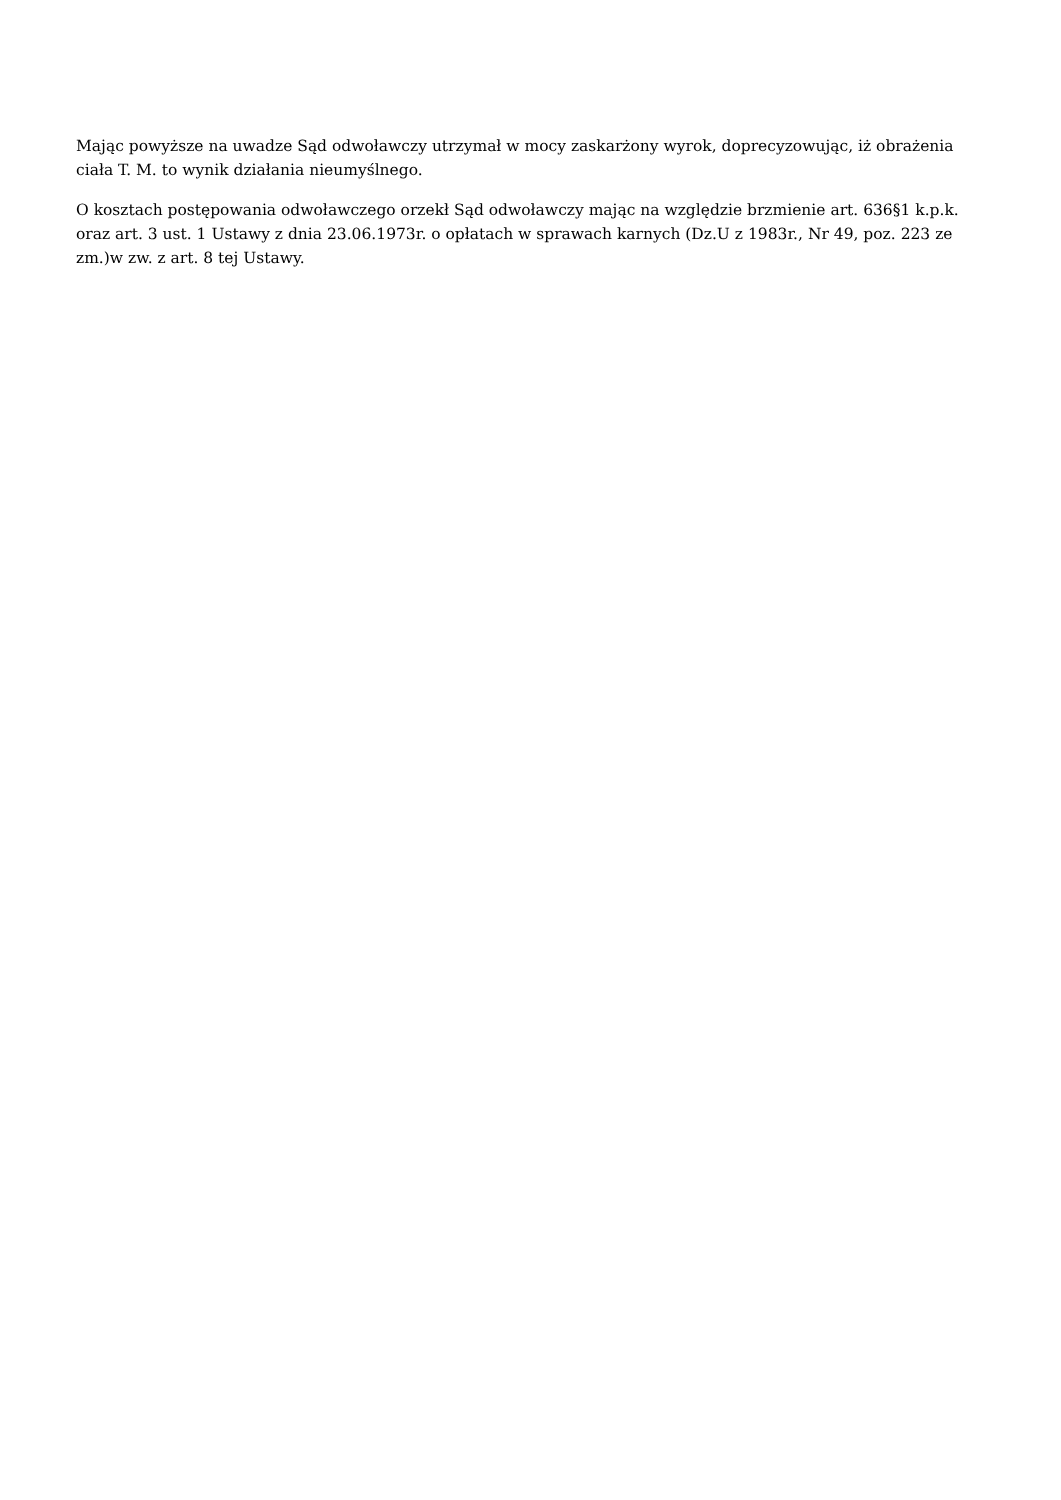Mając powyższe na uwadze Sąd odwoławczy utrzymał w mocy zaskarżony wyrok, doprecyzowując, iż obrażenia ciała T. M. to wynik działania nieumyślnego.
O kosztach postępowania odwoławczego orzekł Sąd odwoławczy mając na względzie brzmienie art. 636§1 k.p.k. oraz art. 3 ust. 1 Ustawy z dnia 23.06.1973r. o opłatach w sprawach karnych (Dz.U z 1983r., Nr 49, poz. 223 ze zm.)w zw. z art. 8 tej Ustawy.